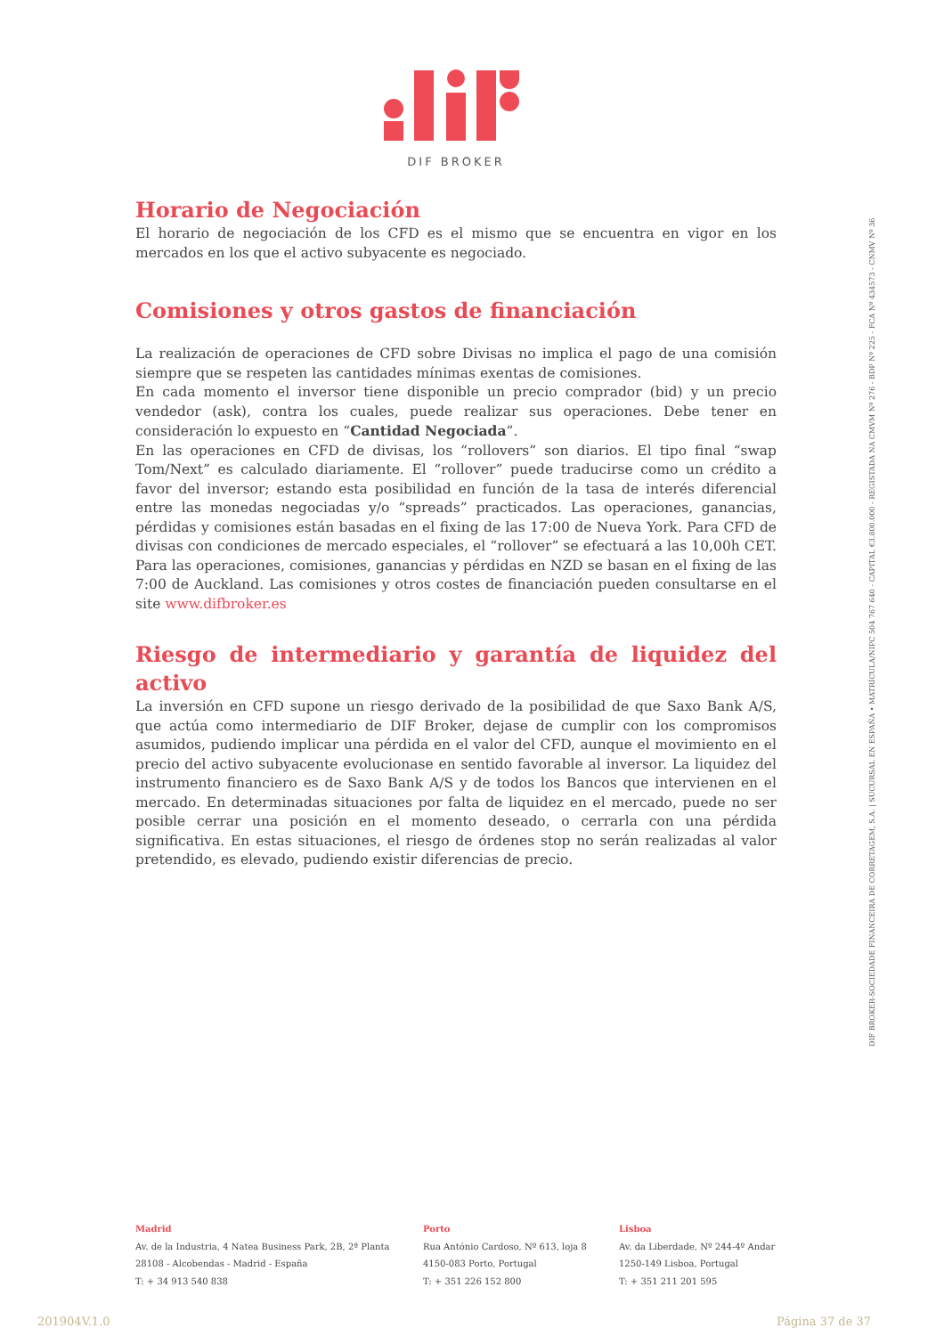DIF BROKER
Horario de Negociación
El horario de negociación de los CFD es el mismo que se encuentra en vigor en los mercados en los que el activo subyacente es negociado.
Comisiones y otros gastos de financiación
La realización de operaciones de CFD sobre Divisas no implica el pago de una comisión siempre que se respeten las cantidades mínimas exentas de comisiones.
En cada momento el inversor tiene disponible un precio comprador (bid) y un precio vendedor (ask), contra los cuales, puede realizar sus operaciones. Debe tener en consideración lo expuesto en “Cantidad Negociada”.
En las operaciones en CFD de divisas, los “rollovers” son diarios. El tipo final “swap Tom/Next” es calculado diariamente. El “rollover” puede traducirse como un crédito a favor del inversor; estando esta posibilidad en función de la tasa de interés diferencial entre las monedas negociadas y/o “spreads” practicados. Las operaciones, ganancias, pérdidas y comisiones están basadas en el fixing de las 17:00 de Nueva York. Para CFD de divisas con condiciones de mercado especiales, el “rollover” se efectuará a las 10,00h CET. Para las operaciones, comisiones, ganancias y pérdidas en NZD se basan en el fixing de las 7:00 de Auckland. Las comisiones y otros costes de financiación pueden consultarse en el site www.difbroker.es
Riesgo de intermediario y garantía de liquidez del activo
La inversión en CFD supone un riesgo derivado de la posibilidad de que Saxo Bank A/S, que actúa como intermediario de DIF Broker, dejase de cumplir con los compromisos asumidos, pudiendo implicar una pérdida en el valor del CFD, aunque el movimiento en el precio del activo subyacente evolucionase en sentido favorable al inversor. La liquidez del instrumento financiero es de Saxo Bank A/S y de todos los Bancos que intervienen en el mercado. En determinadas situaciones por falta de liquidez en el mercado, puede no ser posible cerrar una posición en el momento deseado, o cerrarla con una pérdida significativa. En estas situaciones, el riesgo de órdenes stop no serán realizadas al valor pretendido, es elevado, pudiendo existir diferencias de precio.
DIF BROKER-SOCIEDADE FINANCEIRA DE CORRETAGEM, S.A. | SUCURSAL EN ESPAÑA • MATRÍCULA/NIPC 504 767 640 - CAPITAL €3.800.000 - REGISTADA NA CMVM Nº 276 - BDP Nº 225 - FCA Nº 434573 - CNMV Nº 36
Madrid
Av. de la Industria, 4 Natea Business Park, 2B, 2ª Planta
28108 - Alcobendas - Madrid - España
T: + 34 913 540 838
Porto
Rua António Cardoso, Nº 613, loja 8
4150-083 Porto, Portugal
T: + 351 226 152 800
Lisboa
Av. da Liberdade, Nº 244-4º Andar
1250-149 Lisboa, Portugal
T: + 351 211 201 595
201904V.1.0 Página 37 de 37